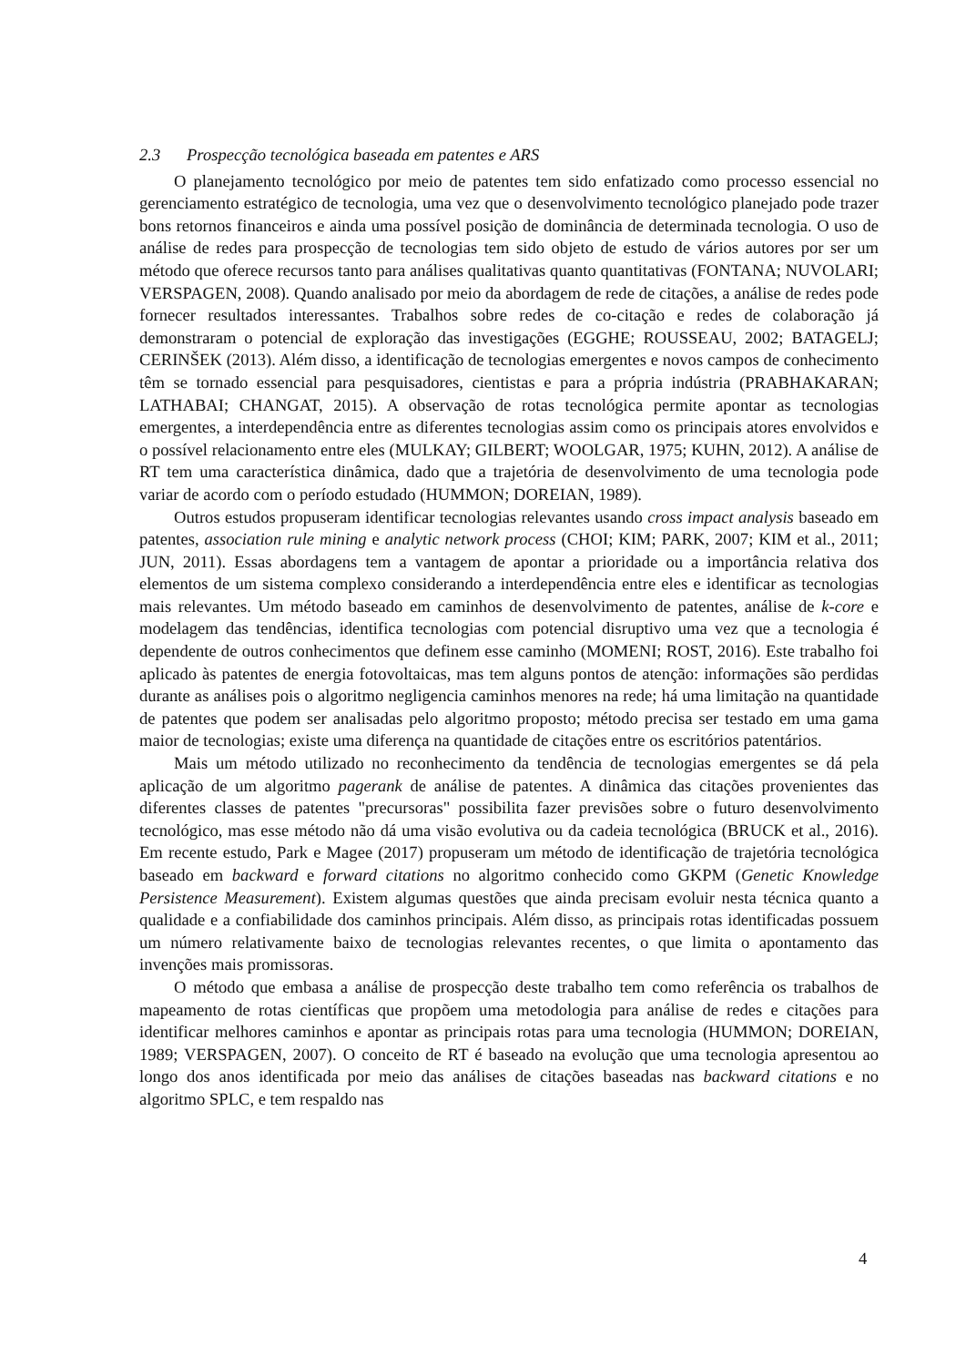2.3 Prospecção tecnológica baseada em patentes e ARS
O planejamento tecnológico por meio de patentes tem sido enfatizado como processo essencial no gerenciamento estratégico de tecnologia, uma vez que o desenvolvimento tecnológico planejado pode trazer bons retornos financeiros e ainda uma possível posição de dominância de determinada tecnologia. O uso de análise de redes para prospecção de tecnologias tem sido objeto de estudo de vários autores por ser um método que oferece recursos tanto para análises qualitativas quanto quantitativas (FONTANA; NUVOLARI; VERSPAGEN, 2008). Quando analisado por meio da abordagem de rede de citações, a análise de redes pode fornecer resultados interessantes. Trabalhos sobre redes de co-citação e redes de colaboração já demonstraram o potencial de exploração das investigações (EGGHE; ROUSSEAU, 2002; BATAGELJ; CERINŠEK (2013). Além disso, a identificação de tecnologias emergentes e novos campos de conhecimento têm se tornado essencial para pesquisadores, cientistas e para a própria indústria (PRABHAKARAN; LATHABAI; CHANGAT, 2015). A observação de rotas tecnológica permite apontar as tecnologias emergentes, a interdependência entre as diferentes tecnologias assim como os principais atores envolvidos e o possível relacionamento entre eles (MULKAY; GILBERT; WOOLGAR, 1975; KUHN, 2012). A análise de RT tem uma característica dinâmica, dado que a trajetória de desenvolvimento de uma tecnologia pode variar de acordo com o período estudado (HUMMON; DOREIAN, 1989).
Outros estudos propuseram identificar tecnologias relevantes usando cross impact analysis baseado em patentes, association rule mining e analytic network process (CHOI; KIM; PARK, 2007; KIM et al., 2011; JUN, 2011). Essas abordagens tem a vantagem de apontar a prioridade ou a importância relativa dos elementos de um sistema complexo considerando a interdependência entre eles e identificar as tecnologias mais relevantes. Um método baseado em caminhos de desenvolvimento de patentes, análise de k-core e modelagem das tendências, identifica tecnologias com potencial disruptivo uma vez que a tecnologia é dependente de outros conhecimentos que definem esse caminho (MOMENI; ROST, 2016). Este trabalho foi aplicado às patentes de energia fotovoltaicas, mas tem alguns pontos de atenção: informações são perdidas durante as análises pois o algoritmo negligencia caminhos menores na rede; há uma limitação na quantidade de patentes que podem ser analisadas pelo algoritmo proposto; método precisa ser testado em uma gama maior de tecnologias; existe uma diferença na quantidade de citações entre os escritórios patentários.
Mais um método utilizado no reconhecimento da tendência de tecnologias emergentes se dá pela aplicação de um algoritmo pagerank de análise de patentes. A dinâmica das citações provenientes das diferentes classes de patentes "precursoras" possibilita fazer previsões sobre o futuro desenvolvimento tecnológico, mas esse método não dá uma visão evolutiva ou da cadeia tecnológica (BRUCK et al., 2016). Em recente estudo, Park e Magee (2017) propuseram um método de identificação de trajetória tecnológica baseado em backward e forward citations no algoritmo conhecido como GKPM (Genetic Knowledge Persistence Measurement). Existem algumas questões que ainda precisam evoluir nesta técnica quanto a qualidade e a confiabilidade dos caminhos principais. Além disso, as principais rotas identificadas possuem um número relativamente baixo de tecnologias relevantes recentes, o que limita o apontamento das invenções mais promissoras.
O método que embasa a análise de prospecção deste trabalho tem como referência os trabalhos de mapeamento de rotas científicas que propõem uma metodologia para análise de redes e citações para identificar melhores caminhos e apontar as principais rotas para uma tecnologia (HUMMON; DOREIAN, 1989; VERSPAGEN, 2007). O conceito de RT é baseado na evolução que uma tecnologia apresentou ao longo dos anos identificada por meio das análises de citações baseadas nas backward citations e no algoritmo SPLC, e tem respaldo nas
4